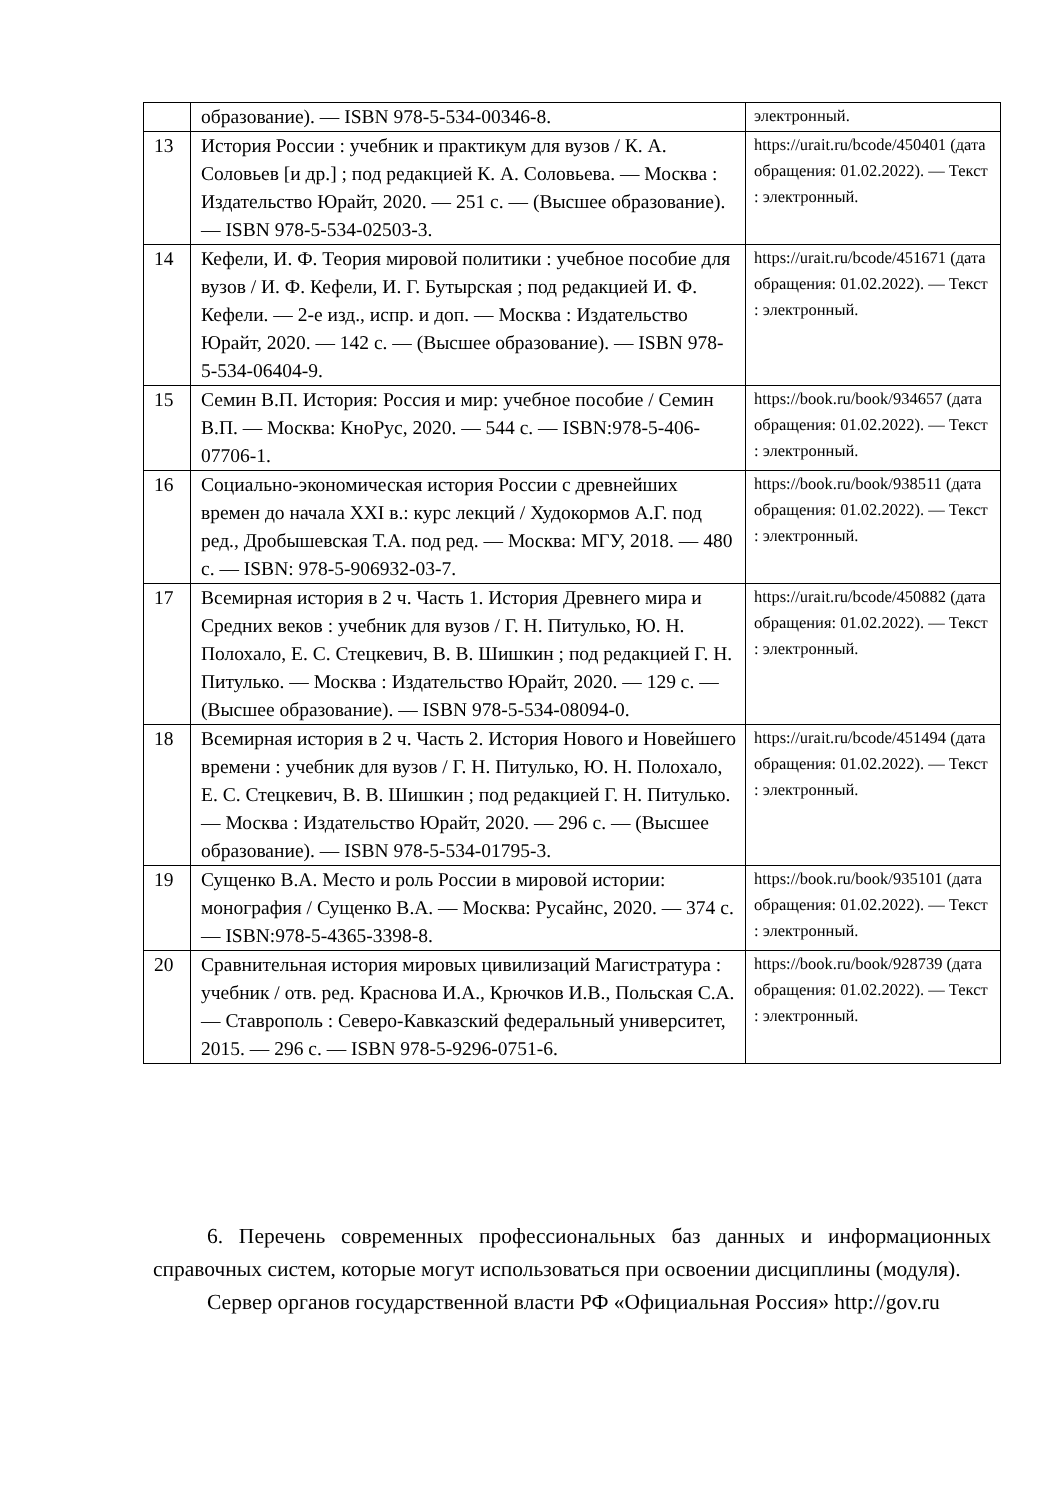| | образование). — ISBN 978-5-534-00346-8. | электронный. |
| 13 | История России : учебник и практикум для вузов / К. А. Соловьев [и др.] ; под редакцией К. А. Соловьева. — Москва : Издательство Юрайт, 2020. — 251 с. — (Высшее образование). — ISBN 978-5-534-02503-3. | https://urait.ru/bcode/450401 (дата обращения: 01.02.2022). — Текст : электронный. |
| 14 | Кефели, И. Ф. Теория мировой политики : учебное пособие для вузов / И. Ф. Кефели, И. Г. Бутырская ; под редакцией И. Ф. Кефели. — 2-е изд., испр. и доп. — Москва : Издательство Юрайт, 2020. — 142 с. — (Высшее образование). — ISBN 978-5-534-06404-9. | https://urait.ru/bcode/451671 (дата обращения: 01.02.2022). — Текст : электронный. |
| 15 | Семин В.П. История: Россия и мир: учебное пособие / Семин В.П. — Москва: КноРус, 2020. — 544 с. — ISBN:978-5-406-07706-1. | https://book.ru/book/934657 (дата обращения: 01.02.2022). — Текст : электронный. |
| 16 | Социально-экономическая история России с древнейших времен до начала XXI в.: курс лекций / Худокормов А.Г. под ред., Дробышевская Т.А. под ред. — Москва: МГУ, 2018. — 480 с. — ISBN: 978-5-906932-03-7. | https://book.ru/book/938511 (дата обращения: 01.02.2022). — Текст : электронный. |
| 17 | Всемирная история в 2 ч. Часть 1. История Древнего мира и Средних веков : учебник для вузов / Г. Н. Питулько, Ю. Н. Полохало, Е. С. Стецкевич, В. В. Шишкин ; под редакцией Г. Н. Питулько. — Москва : Издательство Юрайт, 2020. — 129 с. — (Высшее образование). — ISBN 978-5-534-08094-0. | https://urait.ru/bcode/450882 (дата обращения: 01.02.2022). — Текст : электронный. |
| 18 | Всемирная история в 2 ч. Часть 2. История Нового и Новейшего времени : учебник для вузов / Г. Н. Питулько, Ю. Н. Полохало, Е. С. Стецкевич, В. В. Шишкин ; под редакцией Г. Н. Питулько. — Москва : Издательство Юрайт, 2020. — 296 с. — (Высшее образование). — ISBN 978-5-534-01795-3. | https://urait.ru/bcode/451494 (дата обращения: 01.02.2022). — Текст : электронный. |
| 19 | Сущенко В.А. Место и роль России в мировой истории: монография / Сущенко В.А. — Москва: Русайнс, 2020. — 374 с. — ISBN:978-5-4365-3398-8. | https://book.ru/book/935101 (дата обращения: 01.02.2022). — Текст : электронный. |
| 20 | Сравнительная история мировых цивилизаций Магистратура : учебник / отв. ред. Краснова И.А., Крючков И.В., Польская С.А. — Ставрополь : Северо-Кавказский федеральный университет, 2015. — 296 с. — ISBN 978-5-9296-0751-6. | https://book.ru/book/928739 (дата обращения: 01.02.2022). — Текст : электронный. |
6. Перечень современных профессиональных баз данных и информационных справочных систем, которые могут использоваться при освоении дисциплины (модуля).
Сервер органов государственной власти РФ «Официальная Россия» http://gov.ru